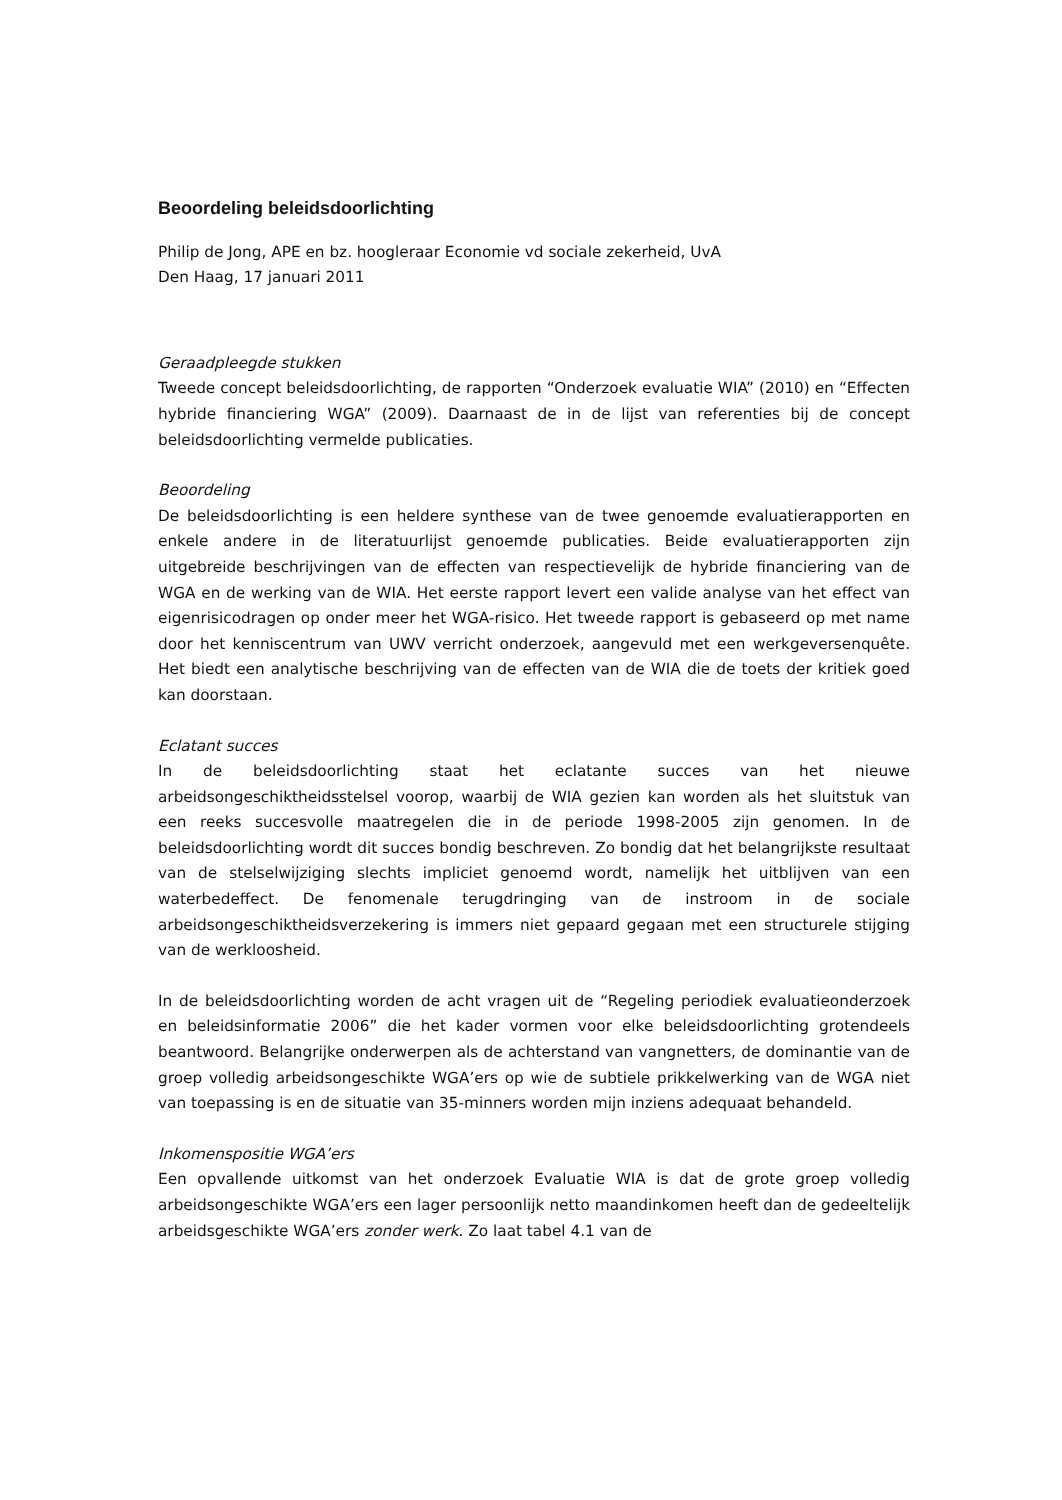Beoordeling beleidsdoorlichting
Philip de Jong, APE en bz. hoogleraar Economie vd sociale zekerheid, UvA
Den Haag, 17 januari 2011
Geraadpleegde stukken
Tweede concept beleidsdoorlichting, de rapporten “Onderzoek evaluatie WIA” (2010) en “Effecten hybride financiering WGA” (2009). Daarnaast de in de lijst van referenties bij de concept beleidsdoorlichting vermelde publicaties.
Beoordeling
De beleidsdoorlichting is een heldere synthese van de twee genoemde evaluatierapporten en enkele andere in de literatuurlijst genoemde publicaties. Beide evaluatierapporten zijn uitgebreide beschrijvingen van de effecten van respectievelijk de hybride financiering van de WGA en de werking van de WIA. Het eerste rapport levert een valide analyse van het effect van eigenrisicodragen op onder meer het WGA-risico. Het tweede rapport is gebaseerd op met name door het kenniscentrum van UWV verricht onderzoek, aangevuld met een werkgeversenquête. Het biedt een analytische beschrijving van de effecten van de WIA die de toets der kritiek goed kan doorstaan.
Eclatant succes
In de beleidsdoorlichting staat het eclatante succes van het nieuwe arbeidsongeschiktheidsstelsel voorop, waarbij de WIA gezien kan worden als het sluitstuk van een reeks succesvolle maatregelen die in de periode 1998-2005 zijn genomen. In de beleidsdoorlichting wordt dit succes bondig beschreven. Zo bondig dat het belangrijkste resultaat van de stelselwijziging slechts impliciet genoemd wordt, namelijk het uitblijven van een waterbedeffect. De fenomenale terugdringing van de instroom in de sociale arbeidsongeschiktheidsverzekering is immers niet gepaard gegaan met een structurele stijging van de werkloosheid.
In de beleidsdoorlichting worden de acht vragen uit de “Regeling periodiek evaluatieonderzoek en beleidsinformatie 2006” die het kader vormen voor elke beleidsdoorlichting grotendeels beantwoord. Belangrijke onderwerpen als de achterstand van vangnetters, de dominantie van de groep volledig arbeidsongeschikte WGA’ers op wie de subtiele prikkelwerking van de WGA niet van toepassing is en de situatie van 35-minners worden mijn inziens adequaat behandeld.
Inkomenspositie WGA’ers
Een opvallende uitkomst van het onderzoek Evaluatie WIA is dat de grote groep volledig arbeidsongeschikte WGA’ers een lager persoonlijk netto maandinkomen heeft dan de gedeeltelijk arbeidsgeschikte WGA’ers zonder werk. Zo laat tabel 4.1 van de